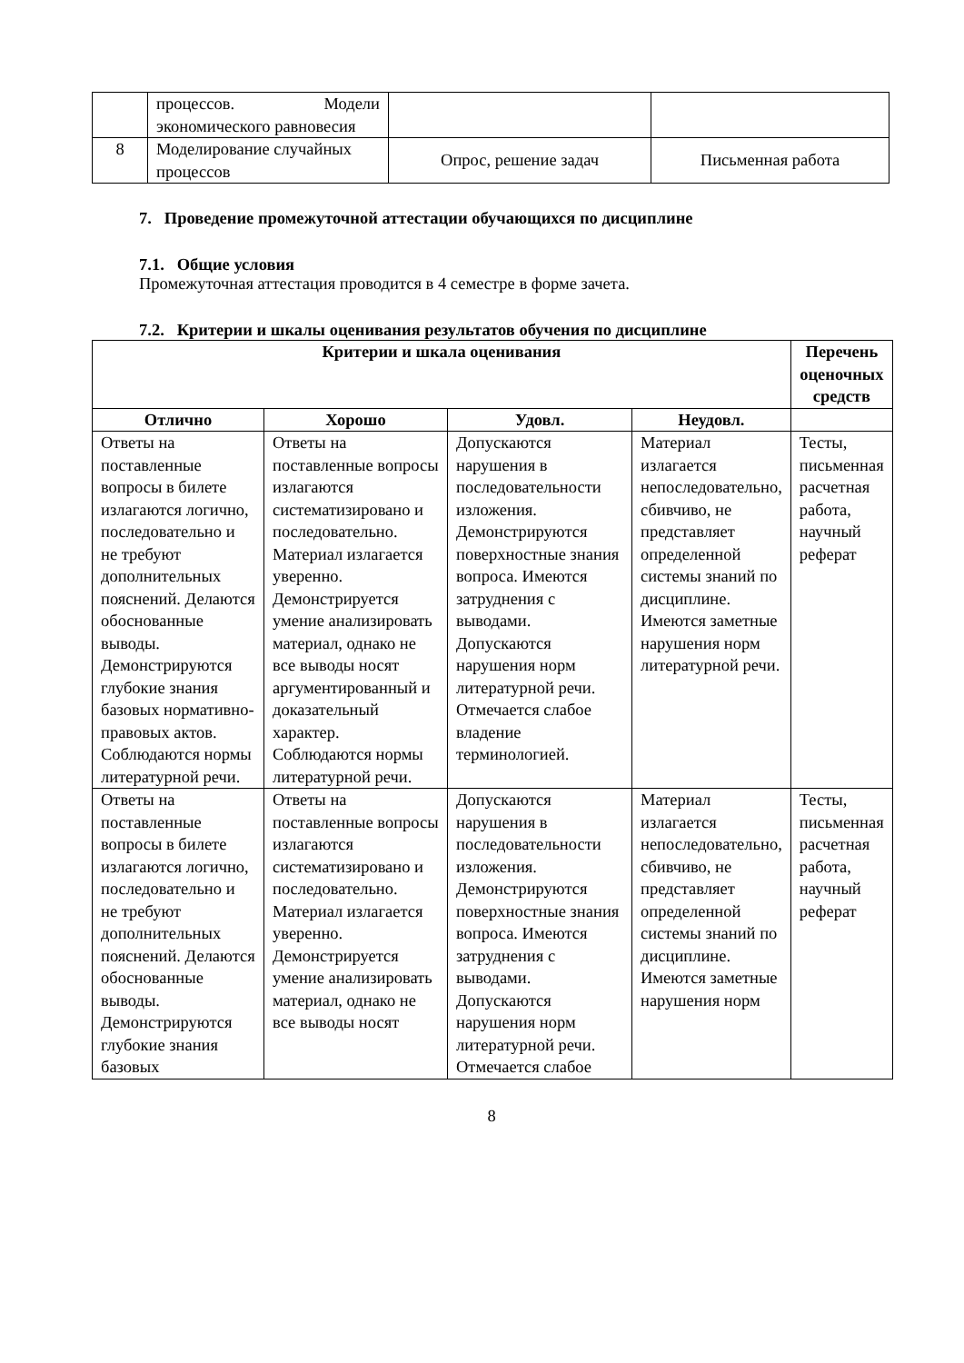| | процессов. Модели экономического равновесия | | |
| 8 | Моделирование случайных процессов | Опрос, решение задач | Письменная работа |
7. Проведение промежуточной аттестации обучающихся по дисциплине
7.1. Общие условия
Промежуточная аттестация проводится в 4 семестре в форме зачета.
7.2. Критерии и шкалы оценивания результатов обучения по дисциплине
| Критерии и шкала оценивания | | | | Перечень оценочных средств |
| --- | --- | --- | --- | --- |
| Отлично | Хорошо | Удовл. | Неудовл. | |
| Ответы на поставленные вопросы в билете излагаются логично, последовательно и не требуют дополнительных пояснений. Делаются обоснованные выводы. Демонстрируются глубокие знания базовых нормативно-правовых актов. Соблюдаются нормы литературной речи. | Ответы на поставленные вопросы излагаются систематизировано и последовательно. Материал излагается уверенно. Демонстрируется умение анализировать материал, однако не все выводы носят аргументированный и доказательный характер. Соблюдаются нормы литературной речи. | Допускаются нарушения в последовательности изложения. Демонстрируются поверхностные знания вопроса. Имеются затруднения с выводами. Допускаются нарушения норм литературной речи. Отмечается слабое владение терминологией. | Материал излагается непоследовательно, сбивчиво, не представляет определенной системы знаний по дисциплине. Имеются заметные нарушения норм литературной речи. | Тесты, письменная расчетная работа, научный реферат |
| Ответы на поставленные вопросы в билете излагаются логично, последовательно и не требуют дополнительных пояснений. Делаются обоснованные выводы. Демонстрируются глубокие знания базовых | Ответы на поставленные вопросы излагаются систематизировано и последовательно. Материал излагается уверенно. Демонстрируется умение анализировать материал, однако не все выводы носят | Допускаются нарушения в последовательности изложения. Демонстрируются поверхностные знания вопроса. Имеются затруднения с выводами. Допускаются нарушения норм литературной речи. Отмечается слабое | Материал излагается непоследовательно, сбивчиво, не представляет определенной системы знаний по дисциплине. Имеются заметные нарушения норм | Тесты, письменная расчетная работа, научный реферат |
8